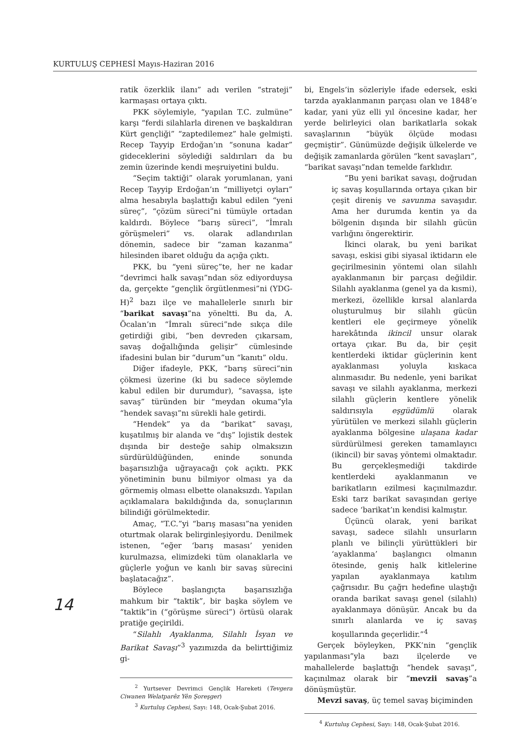KURTULUŞ CEPHESİ Mayıs-Haziran 2016
ratik özerklik ilanı” adı verilen “strateji” karmaşası ortaya çıktı.
PKK söylemiyle, “yapılan T.C. zulmüne” karşı “ferdi silahlarla direnen ve başkaldıran Kürt gençliği” “zaptedilemez” hale gelmişti. Recep Tayyip Erdoğan’ın “sonuna kadar” gideceklerini söylediği saldırıları da bu zemin üzerinde kendi meşruiyetini buldu.
“Seçim taktiği” olarak yorumlanan, yani Recep Tayyip Erdoğan’ın “milliyetçi oyları” alma hesabıyla başlattığı kabul edilen “yeni süreç”, “çözüm süreci”ni tümüyle ortadan kaldırdı. Böylece “barış süreci”, “İmralı görüşmeleri” vs. olarak adlandırılan dönemin, sadece bir “zaman kazanma” hilesinden ibaret olduğu da açığa çıktı.
PKK, bu “yeni süreç”te, her ne kadar “devrimci halk savaşı”ndan söz ediyorduysa da, gerçekte “gençlik örgütlenmesi”ni (YDG-H)<sup>2</sup> bazı ilçe ve mahallelerle sınırlı bir “barikat savaşı”na yöneltti. Bu da, A. Öcalan’ın “İmralı süreci”nde sıkça dile getirdiği gibi, “ben devreden çıkarsam, savaş doğallığında gelişir” cümlesinde ifadesini bulan bir “durum”un “kanıtı” oldu.
Diğer ifadeyle, PKK, “barış süreci”nin çökmesi üzerine (ki bu sadece söylemde kabul edilen bir durumdur), “savaşsa, işte savaş” türünden bir “meydan okuma”yla “hendek savaşı”nı sürekli hale getirdi.
“Hendek” ya da “barikat” savaşı, kuşatılmış bir alanda ve “dış” lojistik destek dışında bir desteğe sahip olmaksızın sürdürüldüğünden, eninde sonunda başarısızlığa uğrayacağı çok açıktı. PKK yönetiminin bunu bilmiyor olması ya da görmemiş olması elbette olanaksızdı. Yapılan açıklamalara bakıldığında da, sonuçlarının bilindiği görülmektedir.
Amaç, “T.C.”yi “barış masası”na yeniden oturtmak olarak belirginleşiyordu. Denilmek istenen, “eğer ‘barış masası’ yeniden kurulmazsa, elimizdeki tüm olanaklarla ve güçlerle yoğun ve kanlı bir savaş sürecini başlatacağız”.
Böylece başlangıçta başarısızlığa mahkum bir “taktik”, bir başka söylem ve “taktik”in (“görüşme süreci”) örtüsü olarak pratiğe geçirildi.
“Silahlı Ayaklanma, Silahlı İsyan ve Barikat Savaşı”<sup>3</sup> yazımızda da belirttiğimiz gi-
<sup>2</sup> Yurtsever Devrimci Gençlik Hareketi (Tevgera Ciwanen Welatparêz Yên Şoreşger)
<sup>3</sup> Kurtuluş Cephesi, Sayı: 148, Ocak-Şubat 2016.
bi, Engels’in sözleriyle ifade edersek, eski tarzda ayaklanmanın parçası olan ve 1848’e kadar, yani yüz elli yıl öncesine kadar, her yerde belirleyici olan barikatlarla sokak savaşlarının “büyük ölçüde modası geçmiştir”. Günümüzde değişik ülkelerde ve değişik zamanlarda görülen “kent savaşları”, “barikat savaşı”ndan temelde farklıdır.
“Bu yeni barikat savaşı, doğrudan iç savaş koşullarında ortaya çıkan bir çeşit direniş ve savunma savaşıdır. Ama her durumda kentin ya da bölgenin dışında bir silahlı gücün varlığını öngerektirir.
İkinci olarak, bu yeni barikat savaşı, eskisi gibi siyasal iktidarın ele geçirilmesinin yöntemi olan silahlı ayaklanmanın bir parçası değildir. Silahlı ayaklanma (genel ya da kısmi), merkezi, özellikle kırsal alanlarda oluşturulmuş bir silahlı gücün kentleri ele geçirmeye yönelik harekâtında ikincil unsur olarak ortaya çıkar. Bu da, bir çeşit kentlerdeki iktidar güçlerinin kent ayaklanması yoluyla kıskaca alınmasıdır. Bu nedenle, yeni barikat savaşı ve silahlı ayaklanma, merkezi silahlı güçlerin kentlere yönelik saldırısıyla eşgüdümlü olarak yürütülen ve merkezi silahlı güçlerin ayaklanma bölgesine ulaşana kadar sürdürülmesi gereken tamamlayıcı (ikincil) bir savaş yöntemi olmaktadır. Bu gerçekleşmediği takdirde kentlerdeki ayaklanmanın ve barikatların ezilmesi kaçınılmazdır. Eski tarz barikat savaşından geriye sadece ‘barikat’ın kendisi kalmıştır.
Üçüncü olarak, yeni barikat savaşı, sadece silahlı unsurların planlı ve bilinçli yürüttükleri bir ‘ayaklanma’ başlangıcı olmanın ötesinde, geniş halk kitlelerine yapılan ayaklanmaya katılım çağrısıdır. Bu çağrı hedefine ulaştığı oranda barikat savaşı genel (silahlı) ayaklanmaya dönüşür. Ancak bu da sınırlı alanlarda ve iç savaş koşullarında geçerlidir.”<sup>4</sup>
Gerçek böyleyken, PKK’nin “gençlik yapılanması”yla bazı ilçelerde ve mahallelerde başlattığı “hendek savaşı”, kaçınılmaz olarak bir “mevzii savaş”a dönüşmüştür.
Mevzi savaş, üç temel savaş biçiminden
<sup>4</sup> Kurtuluş Cephesi, Sayı: 148, Ocak-Şubat 2016.
14